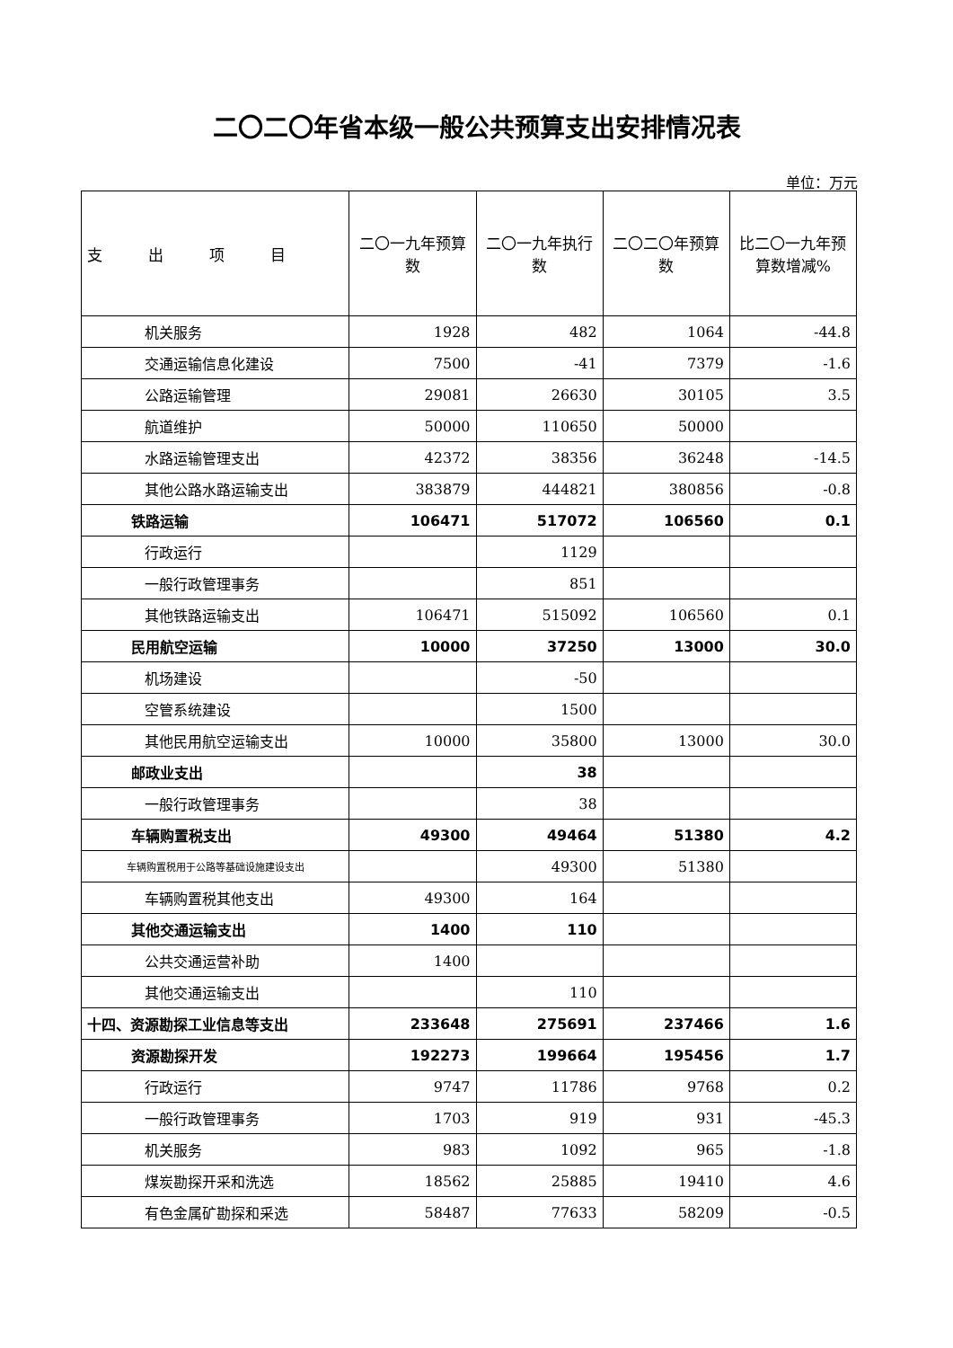二〇二〇年省本级一般公共预算支出安排情况表
单位：万元
| 支 出 项 目 | 二〇一九年预算数 | 二〇一九年执行数 | 二〇二〇年预算数 | 比二〇一九年预算数增减% |
| --- | --- | --- | --- | --- |
| 机关服务 | 1928 | 482 | 1064 | -44.8 |
| 交通运输信息化建设 | 7500 | -41 | 7379 | -1.6 |
| 公路运输管理 | 29081 | 26630 | 30105 | 3.5 |
| 航道维护 | 50000 | 110650 | 50000 | |
| 水路运输管理支出 | 42372 | 38356 | 36248 | -14.5 |
| 其他公路水路运输支出 | 383879 | 444821 | 380856 | -0.8 |
| 铁路运输 | 106471 | 517072 | 106560 | 0.1 |
| 行政运行 | | 1129 | | |
| 一般行政管理事务 | | 851 | | |
| 其他铁路运输支出 | 106471 | 515092 | 106560 | 0.1 |
| 民用航空运输 | 10000 | 37250 | 13000 | 30.0 |
| 机场建设 | | -50 | | |
| 空管系统建设 | | 1500 | | |
| 其他民用航空运输支出 | 10000 | 35800 | 13000 | 30.0 |
| 邮政业支出 | | 38 | | |
| 一般行政管理事务 | | 38 | | |
| 车辆购置税支出 | 49300 | 49464 | 51380 | 4.2 |
| 车辆购置税用于公路等基础设施建设支出 | | 49300 | 51380 | |
| 车辆购置税其他支出 | 49300 | 164 | | |
| 其他交通运输支出 | 1400 | 110 | | |
| 公共交通运营补助 | 1400 | | | |
| 其他交通运输支出 | | 110 | | |
| 十四、资源勘探工业信息等支出 | 233648 | 275691 | 237466 | 1.6 |
| 资源勘探开发 | 192273 | 199664 | 195456 | 1.7 |
| 行政运行 | 9747 | 11786 | 9768 | 0.2 |
| 一般行政管理事务 | 1703 | 919 | 931 | -45.3 |
| 机关服务 | 983 | 1092 | 965 | -1.8 |
| 煤炭勘探开采和洗选 | 18562 | 25885 | 19410 | 4.6 |
| 有色金属矿勘探和采选 | 58487 | 77633 | 58209 | -0.5 |